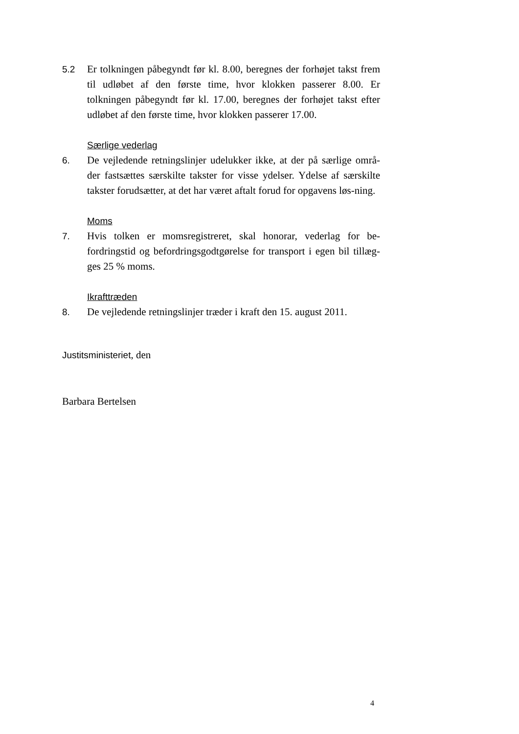5.2 Er tolkningen påbegyndt før kl. 8.00, beregnes der forhøjet takst frem til udløbet af den første time, hvor klokken passerer 8.00. Er tolkningen påbegyndt før kl. 17.00, beregnes der forhøjet takst efter udløbet af den første time, hvor klokken passerer 17.00.
Særlige vederlag
6. De vejledende retningslinjer udelukker ikke, at der på særlige områ-der fastsættes særskilte takster for visse ydelser. Ydelse af særskilte takster forudsætter, at det har været aftalt forud for opgavens løs-ning.
Moms
7. Hvis tolken er momsregistreret, skal honorar, vederlag for be-fordringstid og befordringsgodtgørelse for transport i egen bil tillæg-ges 25 % moms.
Ikrafttræden
8. De vejledende retningslinjer træder i kraft den 15. august 2011.
Justitsministeriet, den
Barbara Bertelsen
4